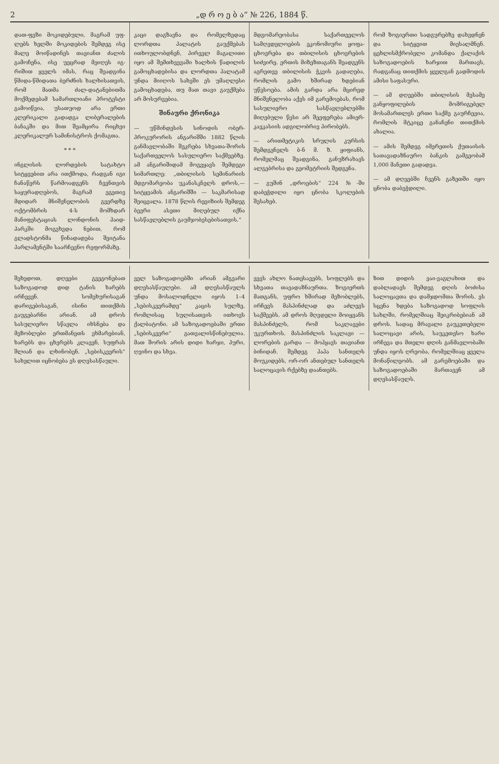2 „დ რ ო ე ბ ა“ № 226, 1884 წ.
დათ-ფეზი მოკიდებული, მაგრამ უფ-ლებს ხელში მოკიდების შემდეგ ისე მალე მოიწადინეს თავიანთ ძალის გამოჩენა, ისე უეცრად მეიღეს იგ-რიშით ყველს იმას, რაც შეადგინა წმიდა-წმიდათა ბერძნის ხალხისათვის, რომ მათმა ძალ-დატანებითმა მოქმედებამ სამართლიანი პროტესტი გამოიწვია, უსათუოდ არა ერთი კლერიკალი გადადგა ლიბერალების ბანაკში და მით შეამცირა რიცხვი კლერიკალურ სამინისტროს ქომაგთა.
* * *
ინგლისის ლორდების სატახტო სიტყვებით არა ითქმოდა, რადგან იგი ჩანაწერს წარმოადგენს ჩვენთვის საყურადღებოს, მაგრამ ეგეთივ მდიდარ მნიშვნელობის გვერდზე ოქტომბრის 4-ს მომხდარ მანიფესტაციას ლონდონის ჰაიდ-პარკში მოგვხვდა ნებით, რომ გლადსტონმა წინადადება შეიტანა პარლამენტში საარჩევნო რეფორმაზე.
კაცი დაგზავნა და რომელზედაც ლორდთა პალატის გაუქმებას ითხოულობდნენ, პირველ მაგალითი იყო ამ შემთხვევაში ხალხის წადილის გამოცხადებისა და ლორდთა პალატამ უნდა მიიღოს სახეში ეს უმაღლესი გამოცხადება, თუ მათ თავი გაუქმება არ მოსურვებია.
შინაური ქრონიკა
— უწმინდესის სინოდის ობერ-პროკურორის ანგარიშში 1882 წლის განმავლობაში შეკრება სხვათა-შორის საქართველოს სასულიერო საქმეებზე. ამ ანგარიშიდამ მოგვყავს შემდეგი სიმართლე: „თბილისის სემინარიის მდგომარეობა უკანასკნელს დროს,— სიტყვამის ანგარიშში — საკმარისად შეიცვალა. 1878 წლის რევიზიის შემდეგ ბევრი ასეთი მიღებულ იქნა სასწავლებლის გაუმჯობესებისათვის.“
მდგომარეობასა საქართველოს სამღვდელოების ეკონომიური ყოფა-ცხოვრება და თბილისის ცხოვრების სიძვირე. ერთის მიზეზთაგანს შეადგენს აგრეთვე თბილისის ჭკვის გადაღება, რომლის გამო ხშირად ხდებიან უწესოება. ამის გარდა არა მცირედ მნიშვნელობა აქვს იმ გარემოებას, რომ სასულიერო სასწავლებლებში მიღებული წესი არ შეეფერება ამიერ-კავკასიის ადგილობრივ პირობებს.
— არითმეტიკის სრულის კურსის შემდგენელს ბ-ნ მ. ზ. ყიფიანს, რომელმაც შეადგინა, განუზრახავს ალგებრისა და გეომეტრიის შედგენა.
— გუშინ „დროების“ 224 №-ში დაბეჭდილი იყო ცნობა სკოლების შესახებ.
რომ ზოგიერთი სადგურებზე დახვდნენ და სიტყვით მიესალმნენ. ცეხლისმქრობელი კომანდა ქალაქის საზოგადოების ხარჯით მართავს, რადგანაც თითქმის ყველგან გადმოდის ამისი საფასური.
— ამ დღეებში თბილისის მესამე განყოფილების მომრიგებელ მოსამართლეს ერთი საქმე გაურჩევია, რომლის მტკიცე განაჩენი თითქმის ახალია.
— ამის შემდეგ იმერეთის ქუთაისის სათავადაზნაურო ბანკის გამგეობამ 1,000 მანეთი გადადვა.
— ამ დღეებში ჩვენს გაზეთში იყო ცნობა დაბეჭდილი.
შეხედოთ, დღეები გვეგონებათ საზოგადოდ დიდ ტანის ხარებს ირჩევენ. სომეხურისაგან დარიგებისაგან, ისინი თითქმის გაუგებარნი არიან. ამ დროს სასულიერო სწავლა იხსნება და მეზობლები ერთმანეთს ეხმარებიან, ხარებს და ცხვრებს კლავენ, სუფრას შლიან და ლხინობენ. „სებისკვერის“ სახელით იცნობება ეს დღესასწაული.
ველ საზოგადოებში არიან ამგვარი დღესასწაულები. ამ დღესასწაულს უნდა მოსალოდნელი იყოს 1–4 „სებისკვერამდე“ კაცის სულზე, რომლისაც სულისათვის ითხოვს ქალბატონი. ამ საზოგადოებაში ერთი „სებისკვერი“ გათვალისწინებულია. მათ შორის არის დიდი ხარჯი, პური, ღვინო და სხვა.
ვევს ახლო ნათესავებს, სოფლებს და სხვათა თავადაზნაურთა. ზოგიერთს მათგანს, უფრო ხშირად მეზობლებს, ირჩევს მასპინძლად და აძლევს საქმეებს. ამ დროს მღვდელი მოიყვანს მასპინძელს, რომ საკლავები უკურთხოს. მასპინძლის საკლავი — ლორების გარდა — მოჰყავს თავიანთ ბინიდან. შემდეგ პაპა სანთელს მოუკიდებს, ორ-ორ ანთებულ სანთელს სალოცავის რქებზე დაანთებს.
ზით დიდის ვაი-ვაგლახით და დაბლადავს შემდეგ დღის ბოძისა სალოცავთა და დამჯდომთა შორის. ეს სცენა ხდება საზოგადოდ სოფლის სახლში, რომელშიაც შეიკრიბებიან ამ დროს. სადაც მრავალი გაუკეთებელი სალოცავი არის, საუკეთესო ხარი ირჩევა და მთელი დღის განმავლობაში უნდა იყოს ღრეობა, რომელშიაც ყველა მონაწილეობს. ამ გარემოებაში და საზოგადოებაში მართავენ ამ დღესასწაულს.